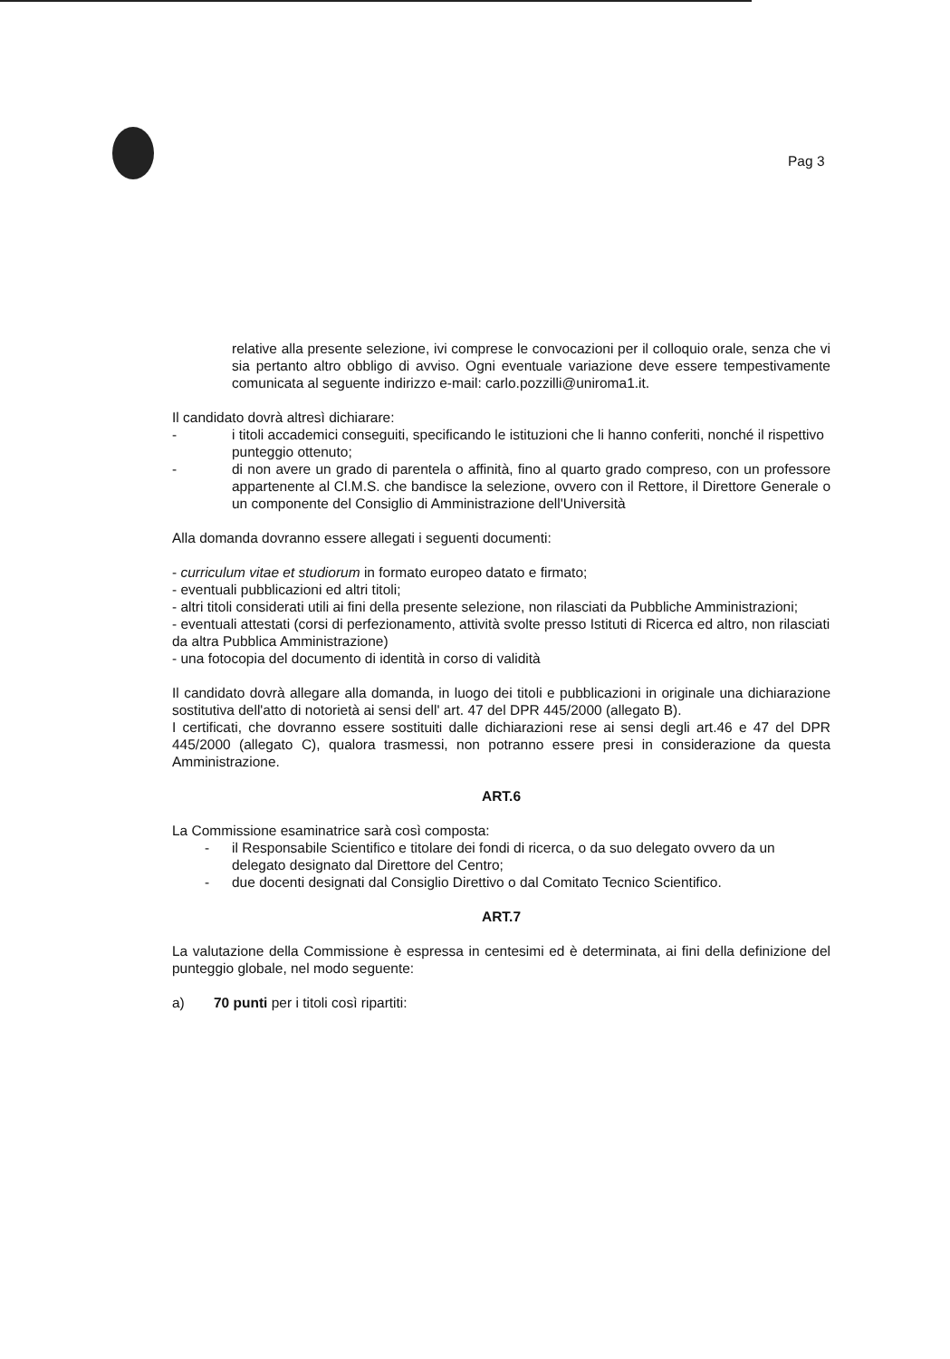Pag 3
relative alla presente selezione, ivi comprese le convocazioni per il colloquio orale, senza che vi sia pertanto altro obbligo di avviso. Ogni eventuale variazione deve essere tempestivamente comunicata al seguente indirizzo e-mail: carlo.pozzilli@uniroma1.it.
Il candidato dovrà altresì dichiarare:
- i titoli accademici conseguiti, specificando le istituzioni che li hanno conferiti, nonché il rispettivo punteggio ottenuto;
- di non avere un grado di parentela o affinità, fino al quarto grado compreso, con un professore appartenente al Cl.M.S. che bandisce la selezione, ovvero con il Rettore, il Direttore Generale o un componente del Consiglio di Amministrazione dell'Università
Alla domanda dovranno essere allegati i seguenti documenti:
- curriculum vitae et studiorum in formato europeo datato e firmato;
- eventuali pubblicazioni ed altri titoli;
- altri titoli considerati utili ai fini della presente selezione, non rilasciati da Pubbliche Amministrazioni;
- eventuali attestati (corsi di perfezionamento, attività svolte presso Istituti di Ricerca ed altro, non rilasciati da altra Pubblica Amministrazione)
- una fotocopia del documento di identità in corso di validità
Il candidato dovrà allegare alla domanda, in luogo dei titoli e pubblicazioni in originale una dichiarazione sostitutiva dell'atto di notorietà ai sensi dell' art. 47 del DPR 445/2000 (allegato B).
I certificati, che dovranno essere sostituiti dalle dichiarazioni rese ai sensi degli art.46 e 47 del DPR 445/2000 (allegato C), qualora trasmessi, non potranno essere presi in considerazione da questa Amministrazione.
ART.6
La Commissione esaminatrice sarà così composta:
- il Responsabile Scientifico e titolare dei fondi di ricerca, o da suo delegato ovvero da un delegato designato dal Direttore del Centro;
- due docenti designati dal Consiglio Direttivo o dal Comitato Tecnico Scientifico.
ART.7
La valutazione della Commissione è espressa in centesimi ed è determinata, ai fini della definizione del punteggio globale, nel modo seguente:
a) 70 punti per i titoli così ripartiti: